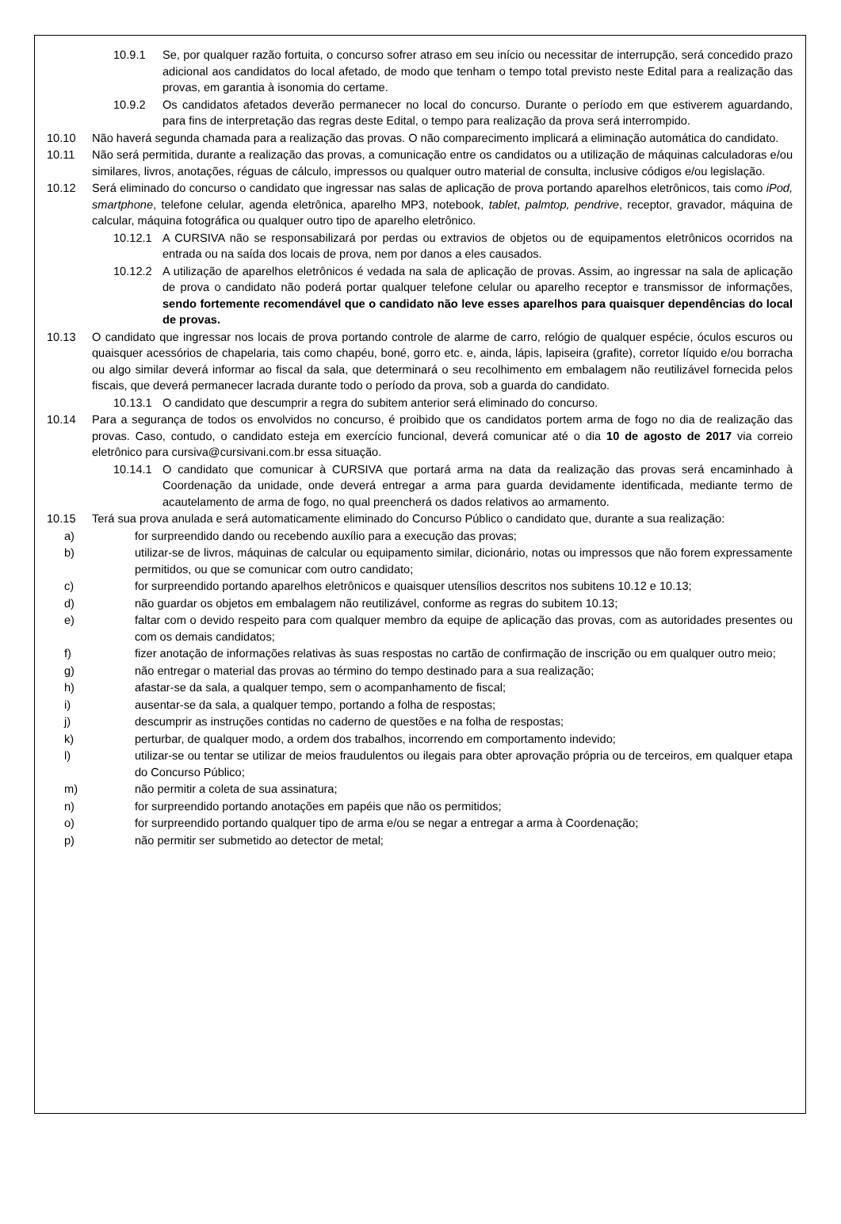10.9.1 Se, por qualquer razão fortuita, o concurso sofrer atraso em seu início ou necessitar de interrupção, será concedido prazo adicional aos candidatos do local afetado, de modo que tenham o tempo total previsto neste Edital para a realização das provas, em garantia à isonomia do certame.
10.9.2 Os candidatos afetados deverão permanecer no local do concurso. Durante o período em que estiverem aguardando, para fins de interpretação das regras deste Edital, o tempo para realização da prova será interrompido.
10.10 Não haverá segunda chamada para a realização das provas. O não comparecimento implicará a eliminação automática do candidato.
10.11 Não será permitida, durante a realização das provas, a comunicação entre os candidatos ou a utilização de máquinas calculadoras e/ou similares, livros, anotações, réguas de cálculo, impressos ou qualquer outro material de consulta, inclusive códigos e/ou legislação.
10.12 Será eliminado do concurso o candidato que ingressar nas salas de aplicação de prova portando aparelhos eletrônicos, tais como iPod, smartphone, telefone celular, agenda eletrônica, aparelho MP3, notebook, tablet, palmtop, pendrive, receptor, gravador, máquina de calcular, máquina fotográfica ou qualquer outro tipo de aparelho eletrônico.
10.12.1 A CURSIVA não se responsabilizará por perdas ou extravios de objetos ou de equipamentos eletrônicos ocorridos na entrada ou na saída dos locais de prova, nem por danos a eles causados.
10.12.2 A utilização de aparelhos eletrônicos é vedada na sala de aplicação de provas. Assim, ao ingressar na sala de aplicação de prova o candidato não poderá portar qualquer telefone celular ou aparelho receptor e transmissor de informações, sendo fortemente recomendável que o candidato não leve esses aparelhos para quaisquer dependências do local de provas.
10.13 O candidato que ingressar nos locais de prova portando controle de alarme de carro, relógio de qualquer espécie, óculos escuros ou quaisquer acessórios de chapelaria, tais como chapéu, boné, gorro etc. e, ainda, lápis, lapiseira (grafite), corretor líquido e/ou borracha ou algo similar deverá informar ao fiscal da sala, que determinará o seu recolhimento em embalagem não reutilizável fornecida pelos fiscais, que deverá permanecer lacrada durante todo o período da prova, sob a guarda do candidato.
10.13.1 O candidato que descumprir a regra do subitem anterior será eliminado do concurso.
10.14 Para a segurança de todos os envolvidos no concurso, é proibido que os candidatos portem arma de fogo no dia de realização das provas. Caso, contudo, o candidato esteja em exercício funcional, deverá comunicar até o dia 10 de agosto de 2017 via correio eletrônico para cursiva@cursivani.com.br essa situação.
10.14.1 O candidato que comunicar à CURSIVA que portará arma na data da realização das provas será encaminhado à Coordenação da unidade, onde deverá entregar a arma para guarda devidamente identificada, mediante termo de acautelamento de arma de fogo, no qual preencherá os dados relativos ao armamento.
10.15 Terá sua prova anulada e será automaticamente eliminado do Concurso Público o candidato que, durante a sua realização:
a) for surpreendido dando ou recebendo auxílio para a execução das provas;
b) utilizar-se de livros, máquinas de calcular ou equipamento similar, dicionário, notas ou impressos que não forem expressamente permitidos, ou que se comunicar com outro candidato;
c) for surpreendido portando aparelhos eletrônicos e quaisquer utensílios descritos nos subitens 10.12 e 10.13;
d) não guardar os objetos em embalagem não reutilizável, conforme as regras do subitem 10.13;
e) faltar com o devido respeito para com qualquer membro da equipe de aplicação das provas, com as autoridades presentes ou com os demais candidatos;
f) fizer anotação de informações relativas às suas respostas no cartão de confirmação de inscrição ou em qualquer outro meio;
g) não entregar o material das provas ao término do tempo destinado para a sua realização;
h) afastar-se da sala, a qualquer tempo, sem o acompanhamento de fiscal;
i) ausentar-se da sala, a qualquer tempo, portando a folha de respostas;
j) descumprir as instruções contidas no caderno de questões e na folha de respostas;
k) perturbar, de qualquer modo, a ordem dos trabalhos, incorrendo em comportamento indevido;
l) utilizar-se ou tentar se utilizar de meios fraudulentos ou ilegais para obter aprovação própria ou de terceiros, em qualquer etapa do Concurso Público;
m) não permitir a coleta de sua assinatura;
n) for surpreendido portando anotações em papéis que não os permitidos;
o) for surpreendido portando qualquer tipo de arma e/ou se negar a entregar a arma à Coordenação;
p) não permitir ser submetido ao detector de metal;